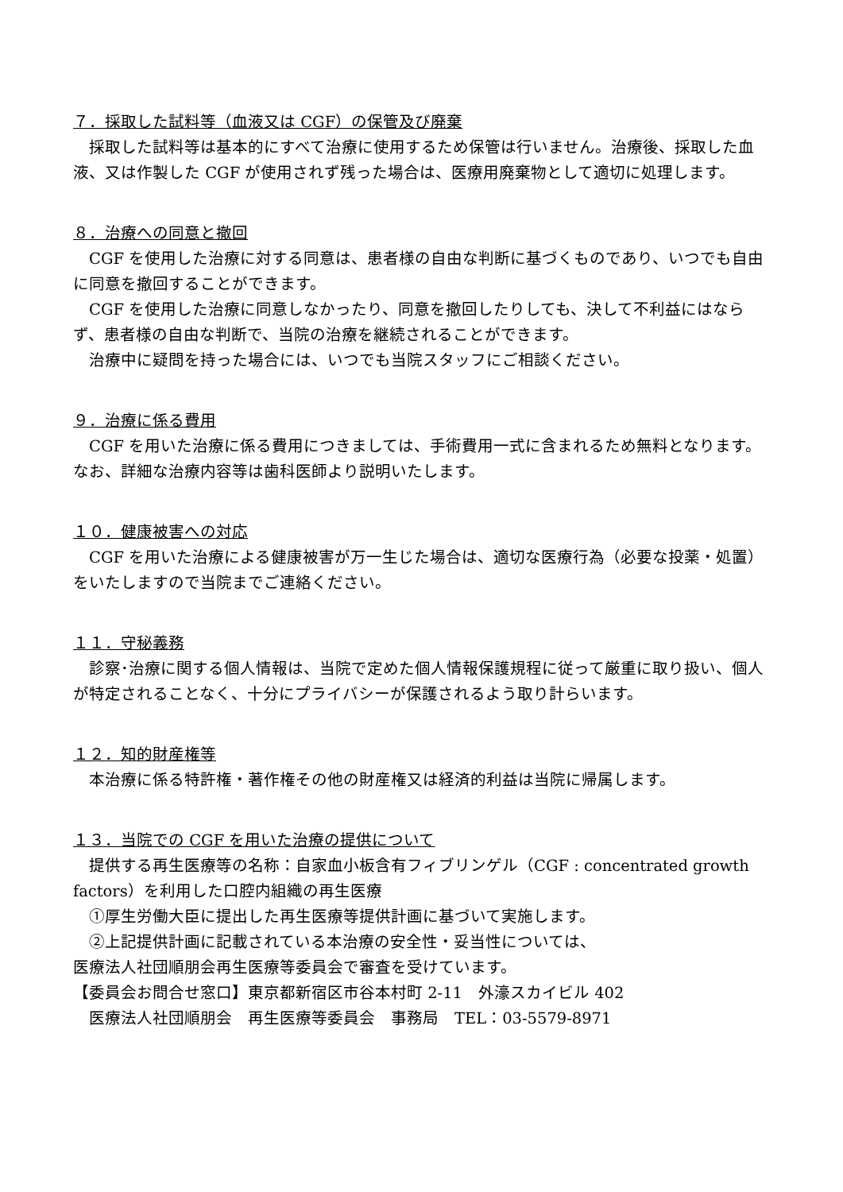７．採取した試料等（血液又は CGF）の保管及び廃棄
　採取した試料等は基本的にすべて治療に使用するため保管は行いません。治療後、採取した血液、又は作製した CGF が使用されず残った場合は、医療用廃棄物として適切に処理します。
８．治療への同意と撤回
　CGF を使用した治療に対する同意は、患者様の自由な判断に基づくものであり、いつでも自由に同意を撤回することができます。
　CGF を使用した治療に同意しなかったり、同意を撤回したりしても、決して不利益にはならず、患者様の自由な判断で、当院の治療を継続されることができます。
　治療中に疑問を持った場合には、いつでも当院スタッフにご相談ください。
９．治療に係る費用
　CGF を用いた治療に係る費用につきましては、手術費用一式に含まれるため無料となります。なお、詳細な治療内容等は歯科医師より説明いたします。
１０．健康被害への対応
　CGF を用いた治療による健康被害が万一生じた場合は、適切な医療行為（必要な投薬・処置）をいたしますので当院までご連絡ください。
１１．守秘義務
　診察･治療に関する個人情報は、当院で定めた個人情報保護規程に従って厳重に取り扱い、個人が特定されることなく、十分にプライバシーが保護されるよう取り計らいます。
１２．知的財産権等
　本治療に係る特許権・著作権その他の財産権又は経済的利益は当院に帰属します。
１３．当院での CGF を用いた治療の提供について
　提供する再生医療等の名称：自家血小板含有フィブリンゲル（CGF : concentrated growth factors）を利用した口腔内組織の再生医療
　①厚生労働大臣に提出した再生医療等提供計画に基づいて実施します。
　②上記提供計画に記載されている本治療の安全性・妥当性については、
医療法人社団順朋会再生医療等委員会で審査を受けています。
【委員会お問合せ窓口】東京都新宿区市谷本村町 2-11　外濠スカイビル 402
　医療法人社団順朋会　再生医療等委員会　事務局　TEL：03-5579-8971